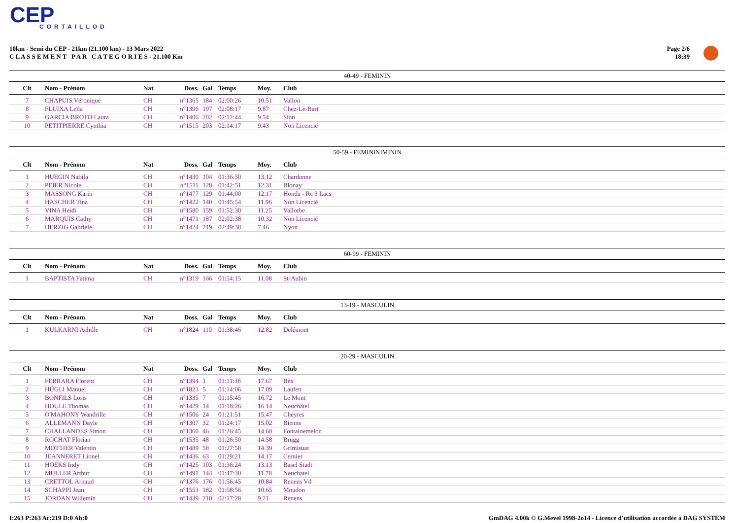CEP
CORTAILLOD
10km - Semi du CEP - 21km (21.100 km) - 13 Mars 2022
C L A S S E M E N T P A R C A T E G O R I E S - 21.100 Km
Page 2/6
18:39
40-49 - FEMININ
| Clt | Nom - Prénom | Nat | Doss. | Gal | Temps | Moy. | Club |
| --- | --- | --- | --- | --- | --- | --- | --- |
| 7 | CHAPUIS Véronique | CH | n°1365 | 184 | 02:00:26 | 10.51 | Vallon |
| 8 | FLUIXA Leïla | CH | n°1396 | 197 | 02:08:17 | 9.87 | Chez-Le-Bart |
| 9 | GARCIA BROTO Laura | CH | n°1406 | 202 | 02:12:44 | 9.54 | Sion |
| 10 | PETITPIERRE Cynthia | CH | n°1515 | 203 | 02:14:17 | 9.43 | Non Licencié |
50-59 - FEMININIMININ
| Clt | Nom - Prénom | Nat | Doss. | Gal | Temps | Moy. | Club |
| --- | --- | --- | --- | --- | --- | --- | --- |
| 1 | HUEGIN Nabila | CH | n°1430 | 104 | 01:36:30 | 13.12 | Chardonne |
| 2 | PEIER Nicole | CH | n°1511 | 128 | 01:42:51 | 12.31 | Blonay |
| 3 | MASSONG Karin | CH | n°1477 | 129 | 01:44:00 | 12.17 | Honda - Rc 3 Lacs |
| 4 | HASCHER Tina | CH | n°1422 | 140 | 01:45:54 | 11.96 | Non Licencié |
| 5 | VINA Heidi | CH | n°1580 | 159 | 01:52:30 | 11.25 | Vallorbe |
| 6 | MARQUIS Cathy | CH | n°1471 | 187 | 02:02:38 | 10.32 | Non Licencié |
| 7 | HERZIG Gabriele | CH | n°1424 | 219 | 02:49:38 | 7.46 | Nyon |
60-99 - FEMININ
| Clt | Nom - Prénom | Nat | Doss. | Gal | Temps | Moy. | Club |
| --- | --- | --- | --- | --- | --- | --- | --- |
| 1 | BAPTISTA Fatima | CH | n°1319 | 166 | 01:54:15 | 11.08 | St-Aubin |
13-19 - MASCULIN
| Clt | Nom - Prénom | Nat | Doss. | Gal | Temps | Moy. | Club |
| --- | --- | --- | --- | --- | --- | --- | --- |
| 1 | KULKARNI Achille | CH | n°1824 | 110 | 01:38:46 | 12.82 | Delémont |
20-29 - MASCULIN
| Clt | Nom - Prénom | Nat | Doss. | Gal | Temps | Moy. | Club |
| --- | --- | --- | --- | --- | --- | --- | --- |
| 1 | FERRARA Florent | CH | n°1394 | 1 | 01:11:38 | 17.67 | Bex |
| 2 | HÜGLI Manuel | CH | n°1823 | 5 | 01:14:06 | 17.09 | Laufen |
| 3 | BONFILS Loris | CH | n°1335 | 7 | 01:15:45 | 16.72 | Le Mont |
| 4 | HOULE Thomas | CH | n°1429 | 14 | 01:18:26 | 16.14 | Neuchâtel |
| 5 | O'MAHONY Wandrille | CH | n°1506 | 24 | 01:21:51 | 15.47 | Cheyres |
| 6 | ALLEMANN Dayle | CH | n°1307 | 32 | 01:24:17 | 15.02 | Bienne |
| 7 | CHALLANDES Simon | CH | n°1360 | 46 | 01:26:45 | 14.60 | Fontainemelon |
| 8 | ROCHAT Florian | CH | n°1535 | 48 | 01:26:50 | 14.58 | Brügg |
| 9 | MOTTIER Valentin | CH | n°1489 | 58 | 01:27:58 | 14.39 | Grimisuat |
| 10 | JEANNERET Lionel | CH | n°1436 | 63 | 01:29:21 | 14.17 | Cernier |
| 11 | HOEKS Indy | CH | n°1425 | 103 | 01:36:24 | 13.13 | Basel Stadt |
| 12 | MULLER Arthur | CH | n°1491 | 144 | 01:47:30 | 11.78 | Neuchatel |
| 13 | CRETTOL Arnaud | CH | n°1376 | 176 | 01:56:45 | 10.84 | Renens Vd |
| 14 | SCHÄPPI Jean | CH | n°1553 | 182 | 01:58:56 | 10.65 | Moudon |
| 15 | JORDAN Willemin | CH | n°1439 | 210 | 02:17:28 | 9.21 | Renens |
I:263 P:263 Ar:219 D:0 Ab:0 GmDAG 4.00k © G.Mevel 1998-2o14 - Licence d'utilisation accordée à DAG SYSTEM